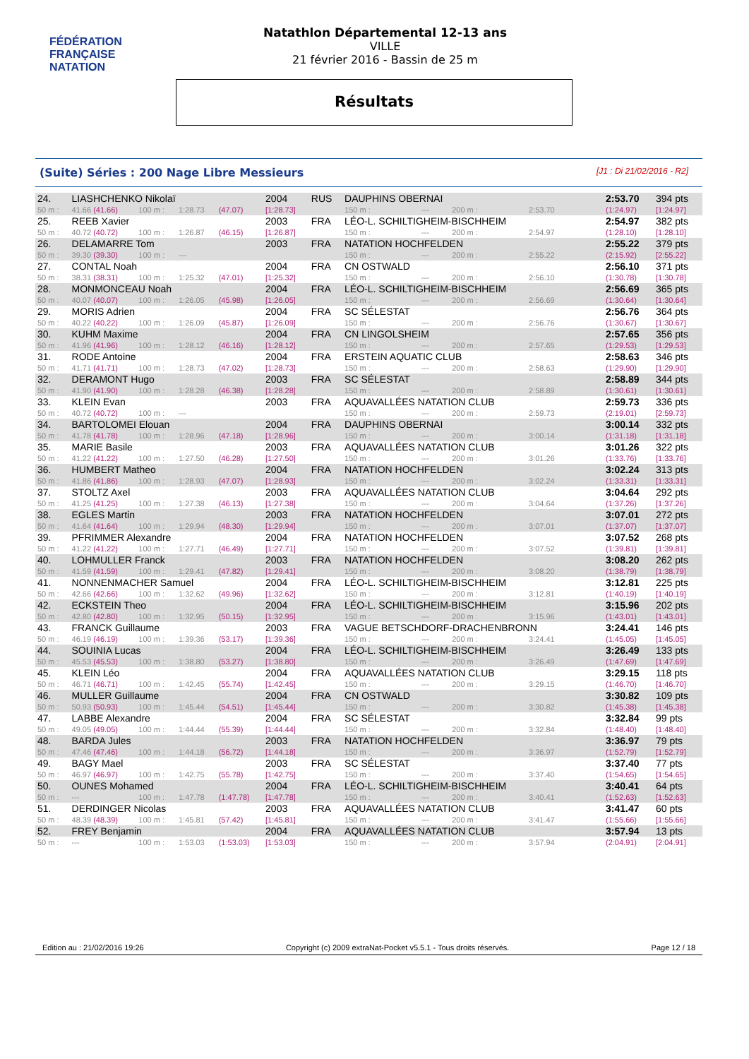FÉDÉRATION FRANÇAISE
NATATION
Natathlon Départemental 12-13 ans
VILLE
21 février 2016 - Bassin de 25 m
Résultats
(Suite) Séries : 200 Nage Libre Messieurs [J1 : Di 21/02/2016 - R2]
| 24. | LIASHCHENKO Nikolaï | | | | 2004 | RUS | DAUPHINS OBERNAI | | | | 2:53.70 | 394 pts |
| 50 m : | 41.66 (41.66) | 100 m : | 1:28.73 | (47.07) | [1:28.73] | | 150 m : | --- | 200 m : | 2:53.70 | (1:24.97) | [1:24.97] |
| 25. | REEB Xavier | | | | 2003 | FRA | LÉO-L. SCHILTIGHEIM-BISCHHEIM | | | | 2:54.97 | 382 pts |
| 50 m : | 40.72 (40.72) | 100 m : | 1:26.87 | (46.15) | [1:26.87] | | 150 m : | --- | 200 m : | 2:54.97 | (1:28.10) | [1:28.10] |
| 26. | DELAMARRE Tom | | | | 2003 | FRA | NATATION HOCHFELDEN | | | | 2:55.22 | 379 pts |
| 50 m : | 39.30 (39.30) | 100 m : | --- | | | | 150 m : | --- | 200 m : | 2:55.22 | (2:15.92) | [2:55.22] |
| 27. | CONTAL Noah | | | | 2004 | FRA | CN OSTWALD | | | | 2:56.10 | 371 pts |
| 50 m : | 38.31 (38.31) | 100 m : | 1:25.32 | (47.01) | [1:25.32] | | 150 m : | --- | 200 m : | 2:56.10 | (1:30.78) | [1:30.78] |
| 28. | MONMONCEAU Noah | | | | 2004 | FRA | LÉO-L. SCHILTIGHEIM-BISCHHEIM | | | | 2:56.69 | 365 pts |
| 50 m : | 40.07 (40.07) | 100 m : | 1:26.05 | (45.98) | [1:26.05] | | 150 m : | --- | 200 m : | 2:56.69 | (1:30.64) | [1:30.64] |
| 29. | MORIS Adrien | | | | 2004 | FRA | SC SÉLESTAT | | | | 2:56.76 | 364 pts |
| 50 m : | 40.22 (40.22) | 100 m : | 1:26.09 | (45.87) | [1:26.09] | | 150 m : | --- | 200 m : | 2:56.76 | (1:30.67) | [1:30.67] |
| 30. | KUHM Maxime | | | | 2004 | FRA | CN LINGOLSHEIM | | | | 2:57.65 | 356 pts |
| 50 m : | 41.96 (41.96) | 100 m : | 1:28.12 | (46.16) | [1:28.12] | | 150 m : | --- | 200 m : | 2:57.65 | (1:29.53) | [1:29.53] |
| 31. | RODE Antoine | | | | 2004 | FRA | ERSTEIN AQUATIC CLUB | | | | 2:58.63 | 346 pts |
| 50 m : | 41.71 (41.71) | 100 m : | 1:28.73 | (47.02) | [1:28.73] | | 150 m : | --- | 200 m : | 2:58.63 | (1:29.90) | [1:29.90] |
| 32. | DERAMONT Hugo | | | | 2003 | FRA | SC SÉLESTAT | | | | 2:58.89 | 344 pts |
| 50 m : | 41.90 (41.90) | 100 m : | 1:28.28 | (46.38) | [1:28.28] | | 150 m : | --- | 200 m : | 2:58.89 | (1:30.61) | [1:30.61] |
| 33. | KLEIN Evan | | | | 2003 | FRA | AQUAVALLÉES NATATION CLUB | | | | 2:59.73 | 336 pts |
| 50 m : | 40.72 (40.72) | 100 m : | --- | | | | 150 m : | --- | 200 m : | 2:59.73 | (2:19.01) | [2:59.73] |
| 34. | BARTOLOMEI Elouan | | | | 2004 | FRA | DAUPHINS OBERNAI | | | | 3:00.14 | 332 pts |
| 50 m : | 41.78 (41.78) | 100 m : | 1:28.96 | (47.18) | [1:28.96] | | 150 m : | --- | 200 m : | 3:00.14 | (1:31.18) | [1:31.18] |
| 35. | MARIE Basile | | | | 2003 | FRA | AQUAVALLÉES NATATION CLUB | | | | 3:01.26 | 322 pts |
| 50 m : | 41.22 (41.22) | 100 m : | 1:27.50 | (46.28) | [1:27.50] | | 150 m : | --- | 200 m : | 3:01.26 | (1:33.76) | [1:33.76] |
| 36. | HUMBERT Matheo | | | | 2004 | FRA | NATATION HOCHFELDEN | | | | 3:02.24 | 313 pts |
| 50 m : | 41.86 (41.86) | 100 m : | 1:28.93 | (47.07) | [1:28.93] | | 150 m : | --- | 200 m : | 3:02.24 | (1:33.31) | [1:33.31] |
| 37. | STOLTZ Axel | | | | 2003 | FRA | AQUAVALLÉES NATATION CLUB | | | | 3:04.64 | 292 pts |
| 50 m : | 41.25 (41.25) | 100 m : | 1:27.38 | (46.13) | [1:27.38] | | 150 m : | --- | 200 m : | 3:04.64 | (1:37.26) | [1:37.26] |
| 38. | EGLES Martin | | | | 2003 | FRA | NATATION HOCHFELDEN | | | | 3:07.01 | 272 pts |
| 50 m : | 41.64 (41.64) | 100 m : | 1:29.94 | (48.30) | [1:29.94] | | 150 m : | --- | 200 m : | 3:07.01 | (1:37.07) | [1:37.07] |
| 39. | PFRIMMER Alexandre | | | | 2004 | FRA | NATATION HOCHFELDEN | | | | 3:07.52 | 268 pts |
| 50 m : | 41.22 (41.22) | 100 m : | 1:27.71 | (46.49) | [1:27.71] | | 150 m : | --- | 200 m : | 3:07.52 | (1:39.81) | [1:39.81] |
| 40. | LOHMULLER Franck | | | | 2003 | FRA | NATATION HOCHFELDEN | | | | 3:08.20 | 262 pts |
| 50 m : | 41.59 (41.59) | 100 m : | 1:29.41 | (47.82) | [1:29.41] | | 150 m : | --- | 200 m : | 3:08.20 | (1:38.79) | [1:38.79] |
| 41. | NONNENMACHER Samuel | | | | 2004 | FRA | LÉO-L. SCHILTIGHEIM-BISCHHEIM | | | | 3:12.81 | 225 pts |
| 50 m : | 42.66 (42.66) | 100 m : | 1:32.62 | (49.96) | [1:32.62] | | 150 m : | --- | 200 m : | 3:12.81 | (1:40.19) | [1:40.19] |
| 42. | ECKSTEIN Theo | | | | 2004 | FRA | LÉO-L. SCHILTIGHEIM-BISCHHEIM | | | | 3:15.96 | 202 pts |
| 50 m : | 42.80 (42.80) | 100 m : | 1:32.95 | (50.15) | [1:32.95] | | 150 m : | --- | 200 m : | 3:15.96 | (1:43.01) | [1:43.01] |
| 43. | FRANCK Guillaume | | | | 2003 | FRA | VAGUE BETSCHDORF-DRACHENBRONN | | | | 3:24.41 | 146 pts |
| 50 m : | 46.19 (46.19) | 100 m : | 1:39.36 | (53.17) | [1:39.36] | | 150 m : | --- | 200 m : | 3:24.41 | (1:45.05) | [1:45.05] |
| 44. | SOUINIA Lucas | | | | 2004 | FRA | LÉO-L. SCHILTIGHEIM-BISCHHEIM | | | | 3:26.49 | 133 pts |
| 50 m : | 45.53 (45.53) | 100 m : | 1:38.80 | (53.27) | [1:38.80] | | 150 m : | --- | 200 m : | 3:26.49 | (1:47.69) | [1:47.69] |
| 45. | KLEIN Léo | | | | 2004 | FRA | AQUAVALLÉES NATATION CLUB | | | | 3:29.15 | 118 pts |
| 50 m : | 46.71 (46.71) | 100 m : | 1:42.45 | (55.74) | [1:42.45] | | 150 m : | --- | 200 m : | 3:29.15 | (1:46.70) | [1:46.70] |
| 46. | MULLER Guillaume | | | | 2004 | FRA | CN OSTWALD | | | | 3:30.82 | 109 pts |
| 50 m : | 50.93 (50.93) | 100 m : | 1:45.44 | (54.51) | [1:45.44] | | 150 m : | --- | 200 m : | 3:30.82 | (1:45.38) | [1:45.38] |
| 47. | LABBE Alexandre | | | | 2004 | FRA | SC SÉLESTAT | | | | 3:32.84 | 99 pts |
| 50 m : | 49.05 (49.05) | 100 m : | 1:44.44 | (55.39) | [1:44.44] | | 150 m : | --- | 200 m : | 3:32.84 | (1:48.40) | [1:48.40] |
| 48. | BARDA Jules | | | | 2003 | FRA | NATATION HOCHFELDEN | | | | 3:36.97 | 79 pts |
| 50 m : | 47.46 (47.46) | 100 m : | 1:44.18 | (56.72) | [1:44.18] | | 150 m : | --- | 200 m : | 3:36.97 | (1:52.79) | [1:52.79] |
| 49. | BAGY Mael | | | | 2003 | FRA | SC SÉLESTAT | | | | 3:37.40 | 77 pts |
| 50 m : | 46.97 (46.97) | 100 m : | 1:42.75 | (55.78) | [1:42.75] | | 150 m : | --- | 200 m : | 3:37.40 | (1:54.65) | [1:54.65] |
| 50. | OUNES Mohamed | | | | 2004 | FRA | LÉO-L. SCHILTIGHEIM-BISCHHEIM | | | | 3:40.41 | 64 pts |
| 50 m : | --- | 100 m : | 1:47.78 | (1:47.78) | [1:47.78] | | 150 m : | --- | 200 m : | 3:40.41 | (1:52.63) | [1:52.63] |
| 51. | DERDINGER Nicolas | | | | 2003 | FRA | AQUAVALLÉES NATATION CLUB | | | | 3:41.47 | 60 pts |
| 50 m : | 48.39 (48.39) | 100 m : | 1:45.81 | (57.42) | [1:45.81] | | 150 m : | --- | 200 m : | 3:41.47 | (1:55.66) | [1:55.66] |
| 52. | FREY Benjamin | | | | 2004 | FRA | AQUAVALLÉES NATATION CLUB | | | | 3:57.94 | 13 pts |
| 50 m : | --- | 100 m : | 1:53.03 | (1:53.03) | [1:53.03] | | 150 m : | --- | 200 m : | 3:57.94 | (2:04.91) | [2:04.91] |
Edition au : 21/02/2016 19:26 Copyright (c) 2009 extraNat-Pocket v5.5.1 - Tous droits réservés. Page 12 / 18